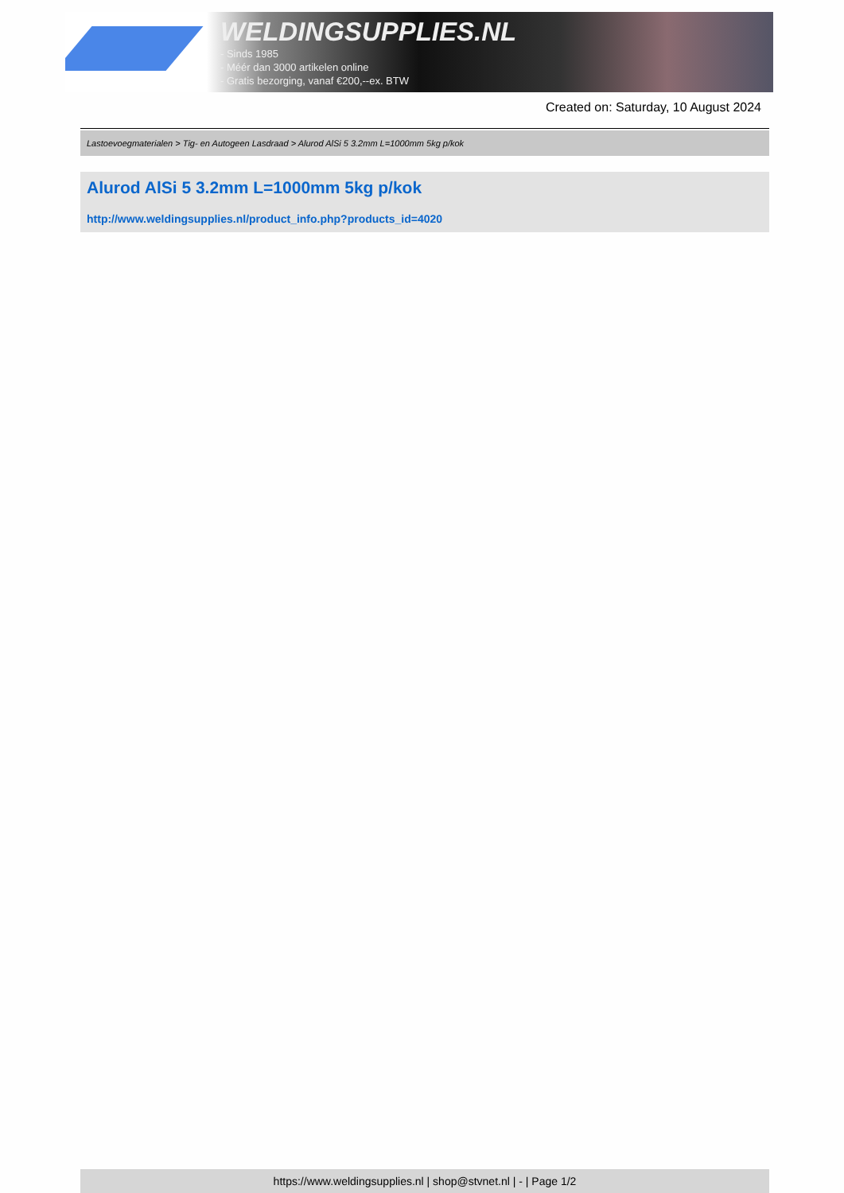WELDINGSUPPLIES.NL
- Sinds 1985
- Méér dan 3000 artikelen online
- Gratis bezorging, vanaf €200,--ex. BTW
Created on: Saturday, 10 August 2024
Lastoevoegmaterialen > Tig- en Autogeen Lasdraad > Alurod AlSi 5 3.2mm L=1000mm 5kg p/kok
Alurod AlSi 5 3.2mm L=1000mm 5kg p/kok
http://www.weldingsupplies.nl/product_info.php?products_id=4020
https://www.weldingsupplies.nl | shop@stvnet.nl | - | Page 1/2